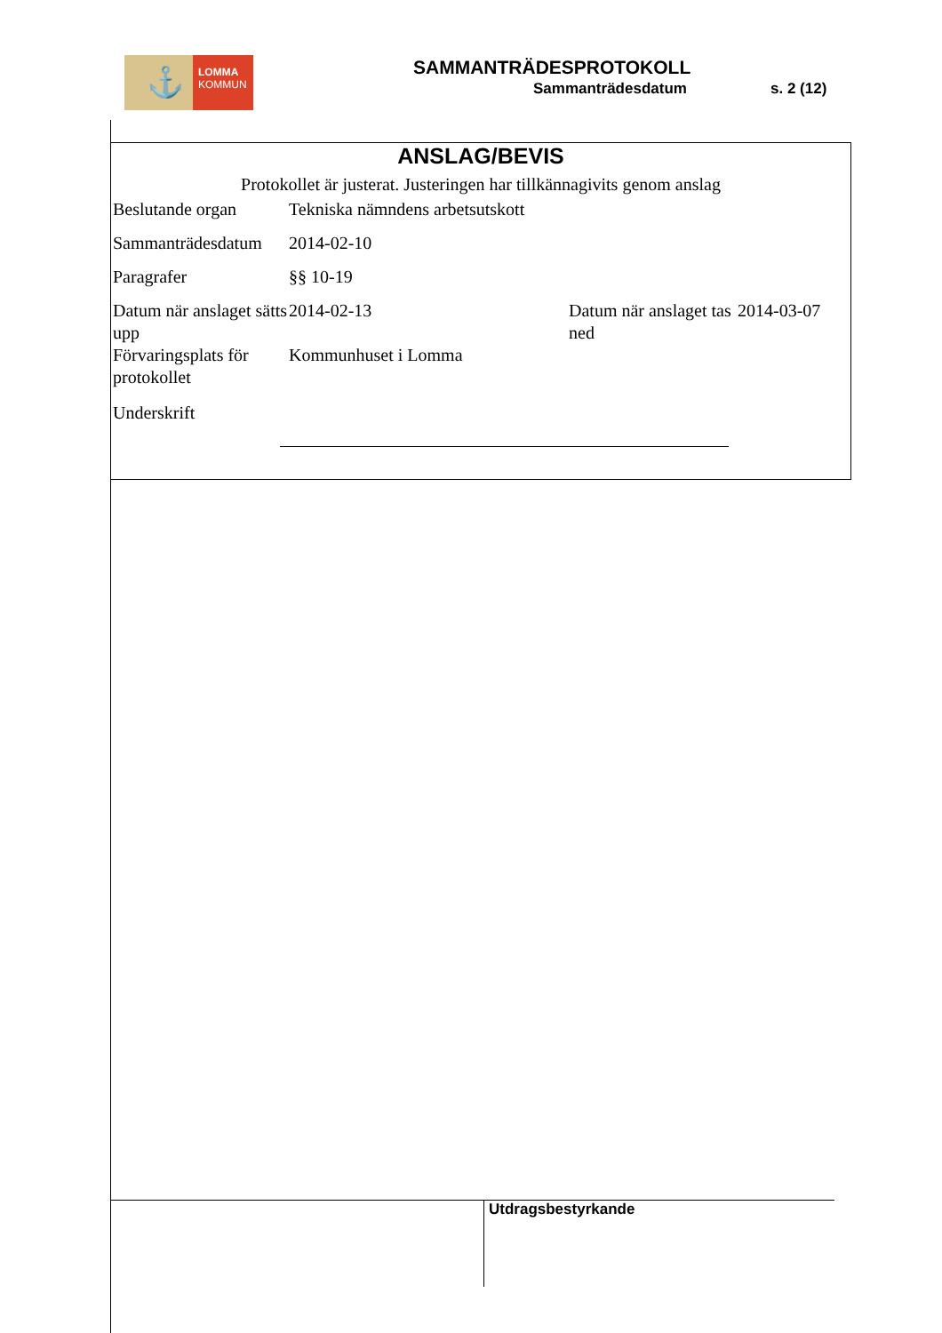⚓
LOMMA
KOMMUN
SAMMANTRÄDESPROTOKOLL
Sammanträdesdatum s. 2 (12)
ANSLAG/BEVIS
Protokollet är justerat. Justeringen har tillkännagivits genom anslag
| Beslutande organ | Tekniska nämndens arbetsutskott | | |
| Sammanträdesdatum | 2014-02-10 | | |
| Paragrafer | §§ 10-19 | | |
| Datum när anslaget sätts upp | 2014-02-13 | Datum när anslaget tas ned | 2014-03-07 |
| Förvaringsplats för protokollet | Kommunhuset i Lomma | | |
| Underskrift | | | |
Utdragsbestyrkande